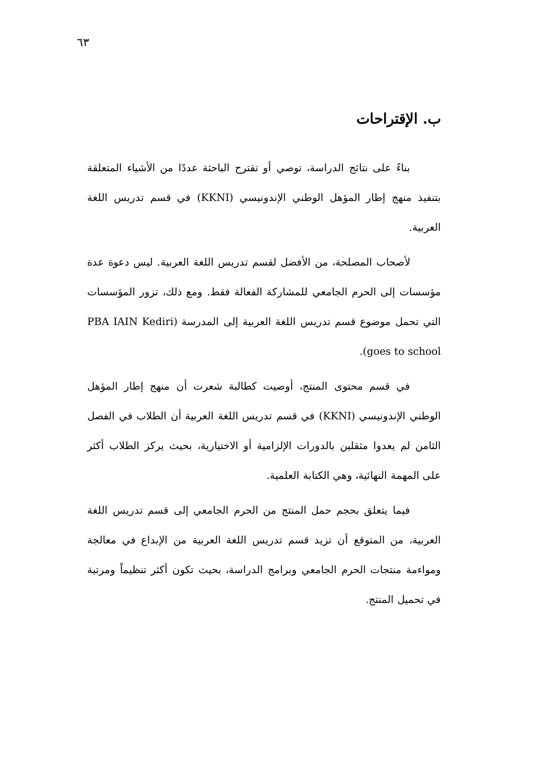٦٣
ب. الإقتراحات
بناءً على نتائج الدراسة، توصي أو تقترح الباحثة عددًا من الأشياء المتعلقة بتنفيذ منهج إطار المؤهل الوطني الإندونيسي (KKNI) في قسم تدريس اللغة العربية.
لأصحاب المصلحة، من الأفضل لقسم تدريس اللغة العربية. ليس دعوة عدة مؤسسات إلى الحرم الجامعي للمشاركة الفعالة فقط. ومع ذلك، تزور المؤسسات التي تحمل موضوع قسم تدريس اللغة العربية إلى المدرسة (PBA IAIN Kediri goes to school).
في قسم محتوى المنتج، أوصيت كطالبة شعرت أن منهج إطار المؤهل الوطني الإندونيسي (KKNI) في قسم تدريس اللغة العربية أن الطلاب في الفصل الثامن لم يعدوا مثقلين بالدورات الإلزامية أو الاختيارية، بحيث يركز الطلاب أكثر على المهمة النهائية، وهي الكتابة العلمية.
فيما يتعلق بحجم حمل المنتج من الحرم الجامعي إلى قسم تدريس اللغة العربية، من المتوقع أن تزيد قسم تدريس اللغة العربية من الإبداع في معالجة ومواءمة منتجات الحرم الجامعي وبرامج الدراسة، بحيث تكون أكثر تنظيماً ومرتبة في تحميل المنتج.